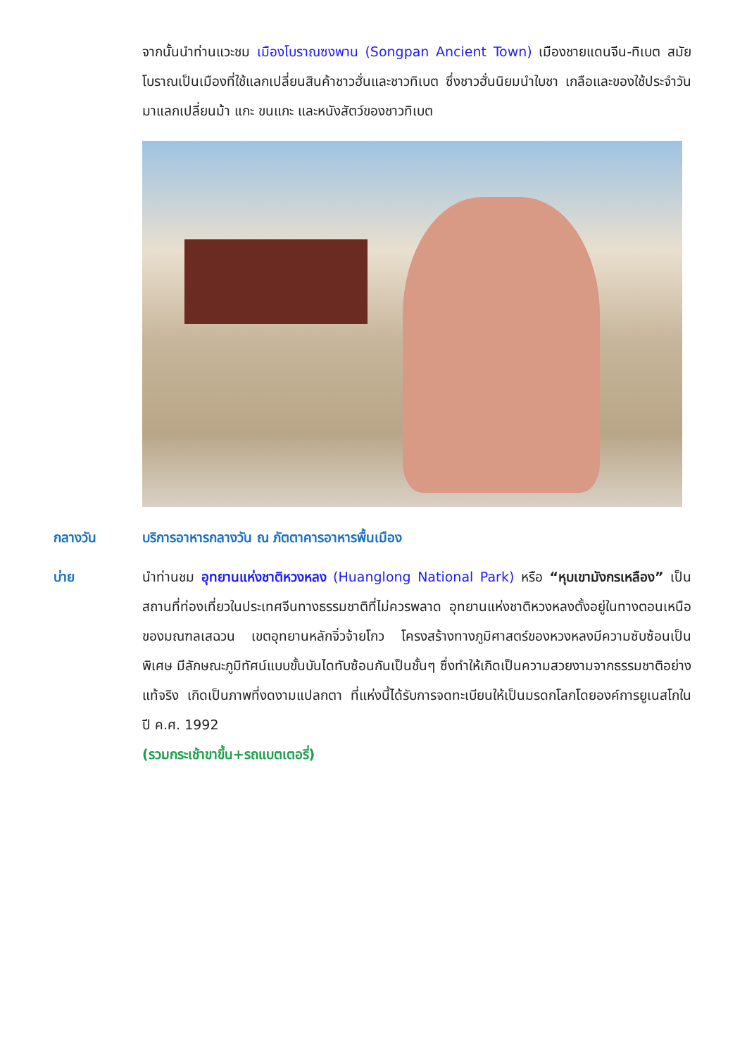จากนั้นนำท่านแวะชม เมืองโบราณซงพาน (Songpan Ancient Town) เมืองชายแดนจีน-ทิเบต สมัยโบราณเป็นเมืองที่ใช้แลกเปลี่ยนสินค้าชาวฮั่นและชาวทิเบต ซึ่งชาวฮั่นนิยมนำใบชา เกลือและของใช้ประจำวันมาแลกเปลี่ยนม้า แกะ ขนแกะ และหนังสัตว์ของชาวทิเบต
กลางวัน บริการอาหารกลางวัน ณ ภัตตาคารอาหารพื้นเมือง
บ่าย นำท่านชม อุทยานแห่งชาติหวงหลง (Huanglong National Park) หรือ “หุบเขามังกรเหลือง” เป็นสถานที่ท่องเที่ยวในประเทศจีนทางธรรมชาติที่ไม่ควรพลาด อุทยานแห่งชาติหวงหลงตั้งอยู่ในทางตอนเหนือของมณฑลเสฉวน เขตอุทยานหลักจิ่วจ้ายโกว โครงสร้างทางภูมิศาสตร์ของหวงหลงมีความซับซ้อนเป็นพิเศษ มีลักษณะภูมิทัศน์แบบขั้นบันไดทับซ้อนกันเป็นชั้นๆ ซึ่งทำให้เกิดเป็นความสวยงามจากธรรมชาติอย่างแท้จริง เกิดเป็นภาพที่งดงามแปลกตา ที่แห่งนี้ได้รับการจดทะเบียนให้เป็นมรดกโลกโดยองค์การยูเนสโกในปี ค.ศ. 1992
(รวมกระเช้าขาขึ้น+รถแบตเตอรี่)